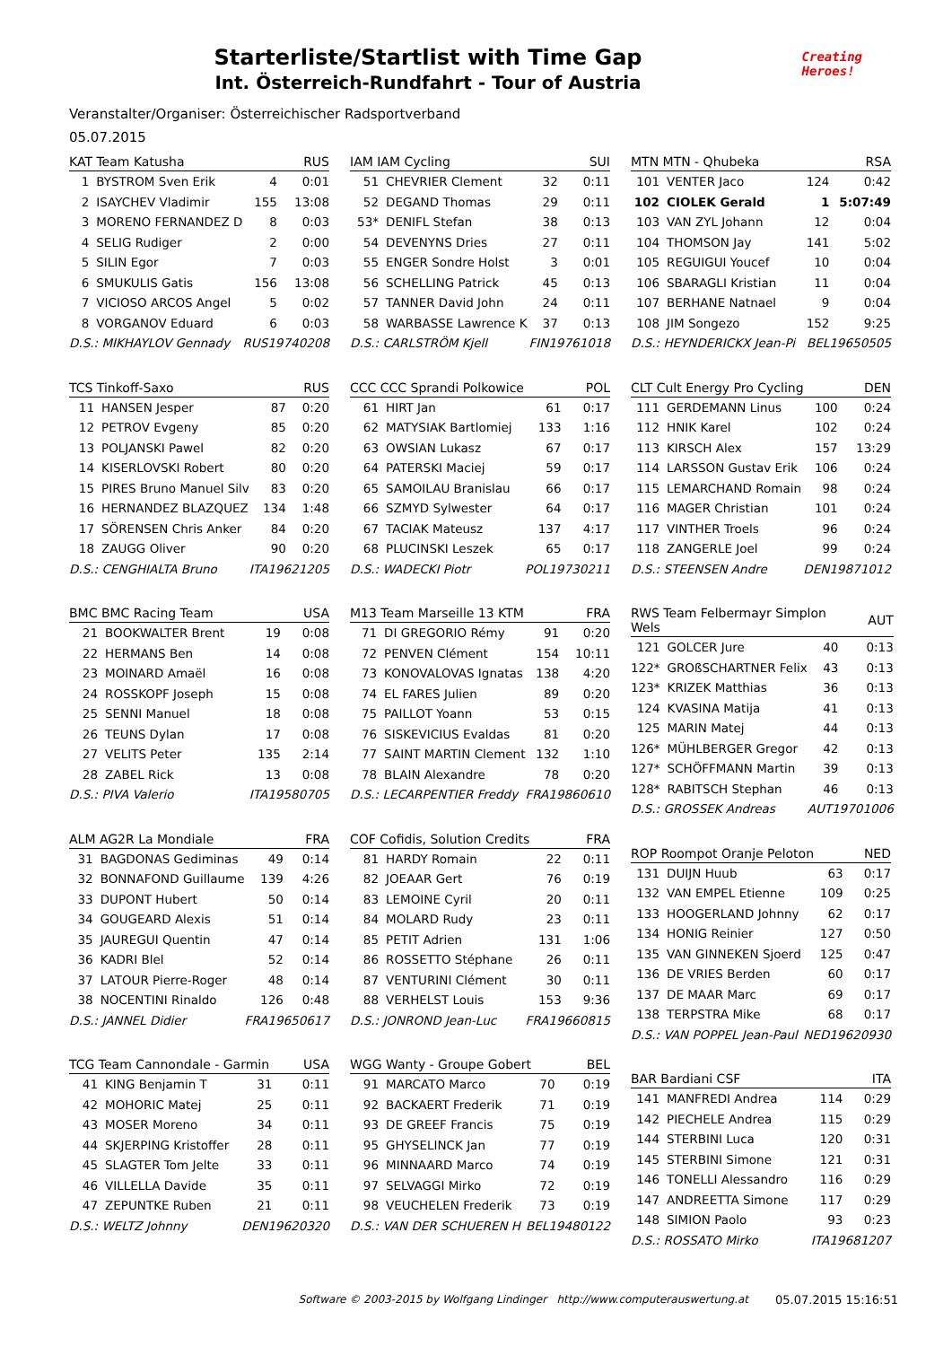Starterliste/Startlist with Time Gap
Int. Österreich-Rundfahrt - Tour of Austria
Creating
Heroes!
Veranstalter/Organiser: Österreichischer Radsportverband
05.07.2015
| KAT Team Katusha | | | RUS |
| --- | --- | --- | --- |
| 1 | BYSTROM Sven Erik | 4 | 0:01 |
| 2 | ISAYCHEV Vladimir | 155 | 13:08 |
| 3 | MORENO FERNANDEZ D | 8 | 0:03 |
| 4 | SELIG Rudiger | 2 | 0:00 |
| 5 | SILIN Egor | 7 | 0:03 |
| 6 | SMUKULIS Gatis | 156 | 13:08 |
| 7 | VICIOSO ARCOS Angel | 5 | 0:02 |
| 8 | VORGANOV Eduard | 6 | 0:03 |
| D.S.: MIKHAYLOV Gennady | | RUS19740208 | |
| TCS Tinkoff-Saxo | | | RUS |
| --- | --- | --- | --- |
| 11 | HANSEN Jesper | 87 | 0:20 |
| 12 | PETROV Evgeny | 85 | 0:20 |
| 13 | POLJANSKI Pawel | 82 | 0:20 |
| 14 | KISERLOVSKI Robert | 80 | 0:20 |
| 15 | PIRES Bruno Manuel Silv | 83 | 0:20 |
| 16 | HERNANDEZ BLAZQUEZ | 134 | 1:48 |
| 17 | SÖRENSEN Chris Anker | 84 | 0:20 |
| 18 | ZAUGG Oliver | 90 | 0:20 |
| D.S.: CENGHIALTA Bruno | | ITA19621205 | |
| BMC BMC Racing Team | | | USA |
| --- | --- | --- | --- |
| 21 | BOOKWALTER Brent | 19 | 0:08 |
| 22 | HERMANS Ben | 14 | 0:08 |
| 23 | MOINARD Amaël | 16 | 0:08 |
| 24 | ROSSKOPF Joseph | 15 | 0:08 |
| 25 | SENNI Manuel | 18 | 0:08 |
| 26 | TEUNS Dylan | 17 | 0:08 |
| 27 | VELITS Peter | 135 | 2:14 |
| 28 | ZABEL Rick | 13 | 0:08 |
| D.S.: PIVA Valerio | | ITA19580705 | |
| ALM AG2R La Mondiale | | | FRA |
| --- | --- | --- | --- |
| 31 | BAGDONAS Gediminas | 49 | 0:14 |
| 32 | BONNAFOND Guillaume | 139 | 4:26 |
| 33 | DUPONT Hubert | 50 | 0:14 |
| 34 | GOUGEARD Alexis | 51 | 0:14 |
| 35 | JAUREGUI Quentin | 47 | 0:14 |
| 36 | KADRI Blel | 52 | 0:14 |
| 37 | LATOUR Pierre-Roger | 48 | 0:14 |
| 38 | NOCENTINI Rinaldo | 126 | 0:48 |
| D.S.: JANNEL Didier | | FRA19650617 | |
| TCG Team Cannondale - Garmin | | | USA |
| --- | --- | --- | --- |
| 41 | KING Benjamin T | 31 | 0:11 |
| 42 | MOHORIC Matej | 25 | 0:11 |
| 43 | MOSER Moreno | 34 | 0:11 |
| 44 | SKJERPING Kristoffer | 28 | 0:11 |
| 45 | SLAGTER Tom Jelte | 33 | 0:11 |
| 46 | VILLELLA Davide | 35 | 0:11 |
| 47 | ZEPUNTKE Ruben | 21 | 0:11 |
| D.S.: WELTZ Johnny | | DEN19620320 | |
| IAM IAM Cycling | | | SUI |
| --- | --- | --- | --- |
| 51 | CHEVRIER Clement | 32 | 0:11 |
| 52 | DEGAND Thomas | 29 | 0:11 |
| 53* | DENIFL Stefan | 38 | 0:13 |
| 54 | DEVENYNS Dries | 27 | 0:11 |
| 55 | ENGER Sondre Holst | 3 | 0:01 |
| 56 | SCHELLING Patrick | 45 | 0:13 |
| 57 | TANNER David John | 24 | 0:11 |
| 58 | WARBASSE Lawrence K | 37 | 0:13 |
| D.S.: CARLSTRÖM Kjell | | FIN19761018 | |
| CCC CCC Sprandi Polkowice | | | POL |
| --- | --- | --- | --- |
| 61 | HIRT Jan | 61 | 0:17 |
| 62 | MATYSIAK Bartlomiej | 133 | 1:16 |
| 63 | OWSIAN Lukasz | 67 | 0:17 |
| 64 | PATERSKI Maciej | 59 | 0:17 |
| 65 | SAMOILAU Branislau | 66 | 0:17 |
| 66 | SZMYD Sylwester | 64 | 0:17 |
| 67 | TACIAK Mateusz | 137 | 4:17 |
| 68 | PLUCINSKI Leszek | 65 | 0:17 |
| D.S.: WADECKI Piotr | | POL19730211 | |
| M13 Team Marseille 13 KTM | | | FRA |
| --- | --- | --- | --- |
| 71 | DI GREGORIO Rémy | 91 | 0:20 |
| 72 | PENVEN Clément | 154 | 10:11 |
| 73 | KONOVALOVAS Ignatas | 138 | 4:20 |
| 74 | EL FARES Julien | 89 | 0:20 |
| 75 | PAILLOT Yoann | 53 | 0:15 |
| 76 | SISKEVICIUS Evaldas | 81 | 0:20 |
| 77 | SAINT MARTIN Clement | 132 | 1:10 |
| 78 | BLAIN Alexandre | 78 | 0:20 |
| D.S.: LECARPENTIER Freddy | | FRA19860610 | |
| COF Cofidis, Solution Credits | | | FRA |
| --- | --- | --- | --- |
| 81 | HARDY Romain | 22 | 0:11 |
| 82 | JOEAAR Gert | 76 | 0:19 |
| 83 | LEMOINE Cyril | 20 | 0:11 |
| 84 | MOLARD Rudy | 23 | 0:11 |
| 85 | PETIT Adrien | 131 | 1:06 |
| 86 | ROSSETTO Stéphane | 26 | 0:11 |
| 87 | VENTURINI Clément | 30 | 0:11 |
| 88 | VERHELST Louis | 153 | 9:36 |
| D.S.: JONROND Jean-Luc | | FRA19660815 | |
| WGG Wanty - Groupe Gobert | | | BEL |
| --- | --- | --- | --- |
| 91 | MARCATO Marco | 70 | 0:19 |
| 92 | BACKAERT Frederik | 71 | 0:19 |
| 93 | DE GREEF Francis | 75 | 0:19 |
| 95 | GHYSELINCK Jan | 77 | 0:19 |
| 96 | MINNAARD Marco | 74 | 0:19 |
| 97 | SELVAGGI Mirko | 72 | 0:19 |
| 98 | VEUCHELEN Frederik | 73 | 0:19 |
| D.S.: VAN DER SCHUEREN H | | BEL19480122 | |
| MTN MTN - Qhubeka | | | RSA |
| --- | --- | --- | --- |
| 101 | VENTER Jaco | 124 | 0:42 |
| 102 | CIOLEK Gerald | 1 | 5:07:49 |
| 103 | VAN ZYL Johann | 12 | 0:04 |
| 104 | THOMSON Jay | 141 | 5:02 |
| 105 | REGUIGUI Youcef | 10 | 0:04 |
| 106 | SBARAGLI Kristian | 11 | 0:04 |
| 107 | BERHANE Natnael | 9 | 0:04 |
| 108 | JIM Songezo | 152 | 9:25 |
| D.S.: HEYNDERICKX Jean-Pi | | BEL19650505 | |
| CLT Cult Energy Pro Cycling | | | DEN |
| --- | --- | --- | --- |
| 111 | GERDEMANN Linus | 100 | 0:24 |
| 112 | HNIK Karel | 102 | 0:24 |
| 113 | KIRSCH Alex | 157 | 13:29 |
| 114 | LARSSON Gustav Erik | 106 | 0:24 |
| 115 | LEMARCHAND Romain | 98 | 0:24 |
| 116 | MAGER Christian | 101 | 0:24 |
| 117 | VINTHER Troels | 96 | 0:24 |
| 118 | ZANGERLE Joel | 99 | 0:24 |
| D.S.: STEENSEN Andre | | DEN19871012 | |
| RWS Team Felbermayr Simplon Wels | | | AUT |
| --- | --- | --- | --- |
| 121 | GOLCER Jure | 40 | 0:13 |
| 122* | GROßSCHARTNER Felix | 43 | 0:13 |
| 123* | KRIZEK Matthias | 36 | 0:13 |
| 124 | KVASINA Matija | 41 | 0:13 |
| 125 | MARIN Matej | 44 | 0:13 |
| 126* | MÜHLBERGER Gregor | 42 | 0:13 |
| 127* | SCHÖFFMANN Martin | 39 | 0:13 |
| 128* | RABITSCH Stephan | 46 | 0:13 |
| D.S.: GROSSEK Andreas | | AUT19701006 | |
| ROP Roompot Oranje Peloton | | | NED |
| --- | --- | --- | --- |
| 131 | DUIJN Huub | 63 | 0:17 |
| 132 | VAN EMPEL Etienne | 109 | 0:25 |
| 133 | HOOGERLAND Johnny | 62 | 0:17 |
| 134 | HONIG Reinier | 127 | 0:50 |
| 135 | VAN GINNEKEN Sjoerd | 125 | 0:47 |
| 136 | DE VRIES Berden | 60 | 0:17 |
| 137 | DE MAAR Marc | 69 | 0:17 |
| 138 | TERPSTRA Mike | 68 | 0:17 |
| D.S.: VAN POPPEL Jean-Paul | | NED19620930 | |
| BAR Bardiani CSF | | | ITA |
| --- | --- | --- | --- |
| 141 | MANFREDI Andrea | 114 | 0:29 |
| 142 | PIECHELE Andrea | 115 | 0:29 |
| 144 | STERBINI Luca | 120 | 0:31 |
| 145 | STERBINI Simone | 121 | 0:31 |
| 146 | TONELLI Alessandro | 116 | 0:29 |
| 147 | ANDREETTA Simone | 117 | 0:29 |
| 148 | SIMION Paolo | 93 | 0:23 |
| D.S.: ROSSATO Mirko | | ITA19681207 | |
Software © 2003-2015 by Wolfgang Lindinger http://www.computerauswertung.at 05.07.2015 15:16:51